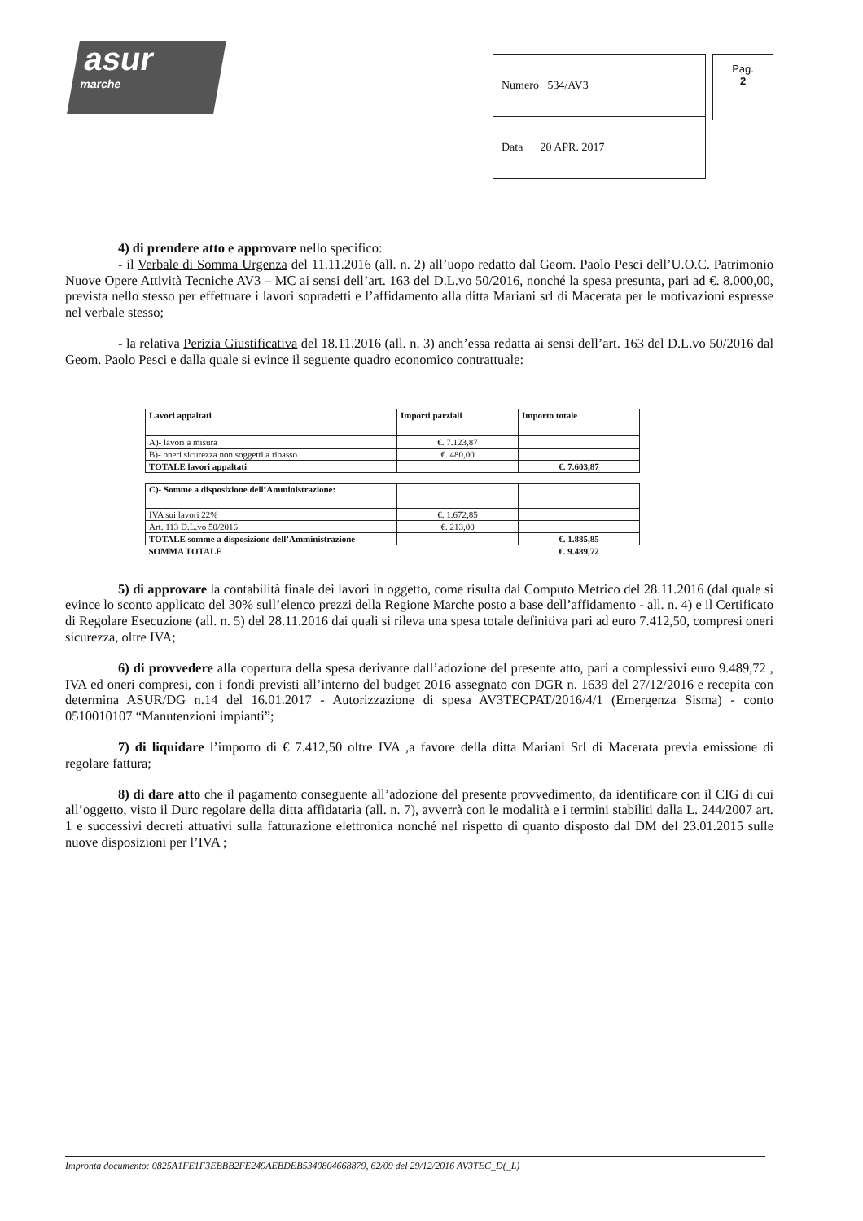asur
marche
| Numero 534/AV3 |
| Data 20 APR. 2017 |
Pag.
2
4) di prendere atto e approvare nello specifico:
- il Verbale di Somma Urgenza del 11.11.2016 (all. n. 2) all’uopo redatto dal Geom. Paolo Pesci dell’U.O.C. Patrimonio Nuove Opere Attività Tecniche AV3 – MC ai sensi dell’art. 163 del D.L.vo 50/2016, nonché la spesa presunta, pari ad €. 8.000,00, prevista nello stesso per effettuare i lavori sopradetti e l’affidamento alla ditta Mariani srl di Macerata per le motivazioni espresse nel verbale stesso;
- la relativa Perizia Giustificativa del 18.11.2016 (all. n. 3) anch’essa redatta ai sensi dell’art. 163 del D.L.vo 50/2016 dal Geom. Paolo Pesci e dalla quale si evince il seguente quadro economico contrattuale:
| Lavori appaltati | Importi parziali | Importo totale |
| A)- lavori a misura | €. 7.123,87 | |
| B)- oneri sicurezza non soggetti a ribasso | €. 480,00 | |
| TOTALE lavori appaltati | | €. 7.603,87 |
| C)- Somme a disposizione dell’Amministrazione: | | |
| IVA sui lavori 22% | €. 1.672,85 | |
| Art. 113 D.L.vo 50/2016 | €. 213,00 | |
| TOTALE somme a disposizione dell’Amministrazione | | €. 1.885,85 |
| SOMMA TOTALE | | €. 9.489,72 |
5) di approvare la contabilità finale dei lavori in oggetto, come risulta dal Computo Metrico del 28.11.2016 (dal quale si evince lo sconto applicato del 30% sull’elenco prezzi della Regione Marche posto a base dell’affidamento - all. n. 4) e il Certificato di Regolare Esecuzione (all. n. 5) del 28.11.2016 dai quali si rileva una spesa totale definitiva pari ad euro 7.412,50, compresi oneri sicurezza, oltre IVA;
6) di provvedere alla copertura della spesa derivante dall’adozione del presente atto, pari a complessivi euro 9.489,72 , IVA ed oneri compresi, con i fondi previsti all’interno del budget 2016 assegnato con DGR n. 1639 del 27/12/2016 e recepita con determina ASUR/DG n.14 del 16.01.2017 - Autorizzazione di spesa AV3TECPAT/2016/4/1 (Emergenza Sisma) - conto 0510010107 “Manutenzioni impianti”;
7) di liquidare l’importo di € 7.412,50 oltre IVA ,a favore della ditta Mariani Srl di Macerata previa emissione di regolare fattura;
8) di dare atto che il pagamento conseguente all’adozione del presente provvedimento, da identificare con il CIG di cui all’oggetto, visto il Durc regolare della ditta affidataria (all. n. 7), avverrà con le modalità e i termini stabiliti dalla L. 244/2007 art. 1 e successivi decreti attuativi sulla fatturazione elettronica nonché nel rispetto di quanto disposto dal DM del 23.01.2015 sulle nuove disposizioni per l’IVA ;
Impronta documento: 0825A1FE1F3EBBB2FE249AEBDEB5340804668879, 62/09 del 29/12/2016 AV3TEC_D(_L)